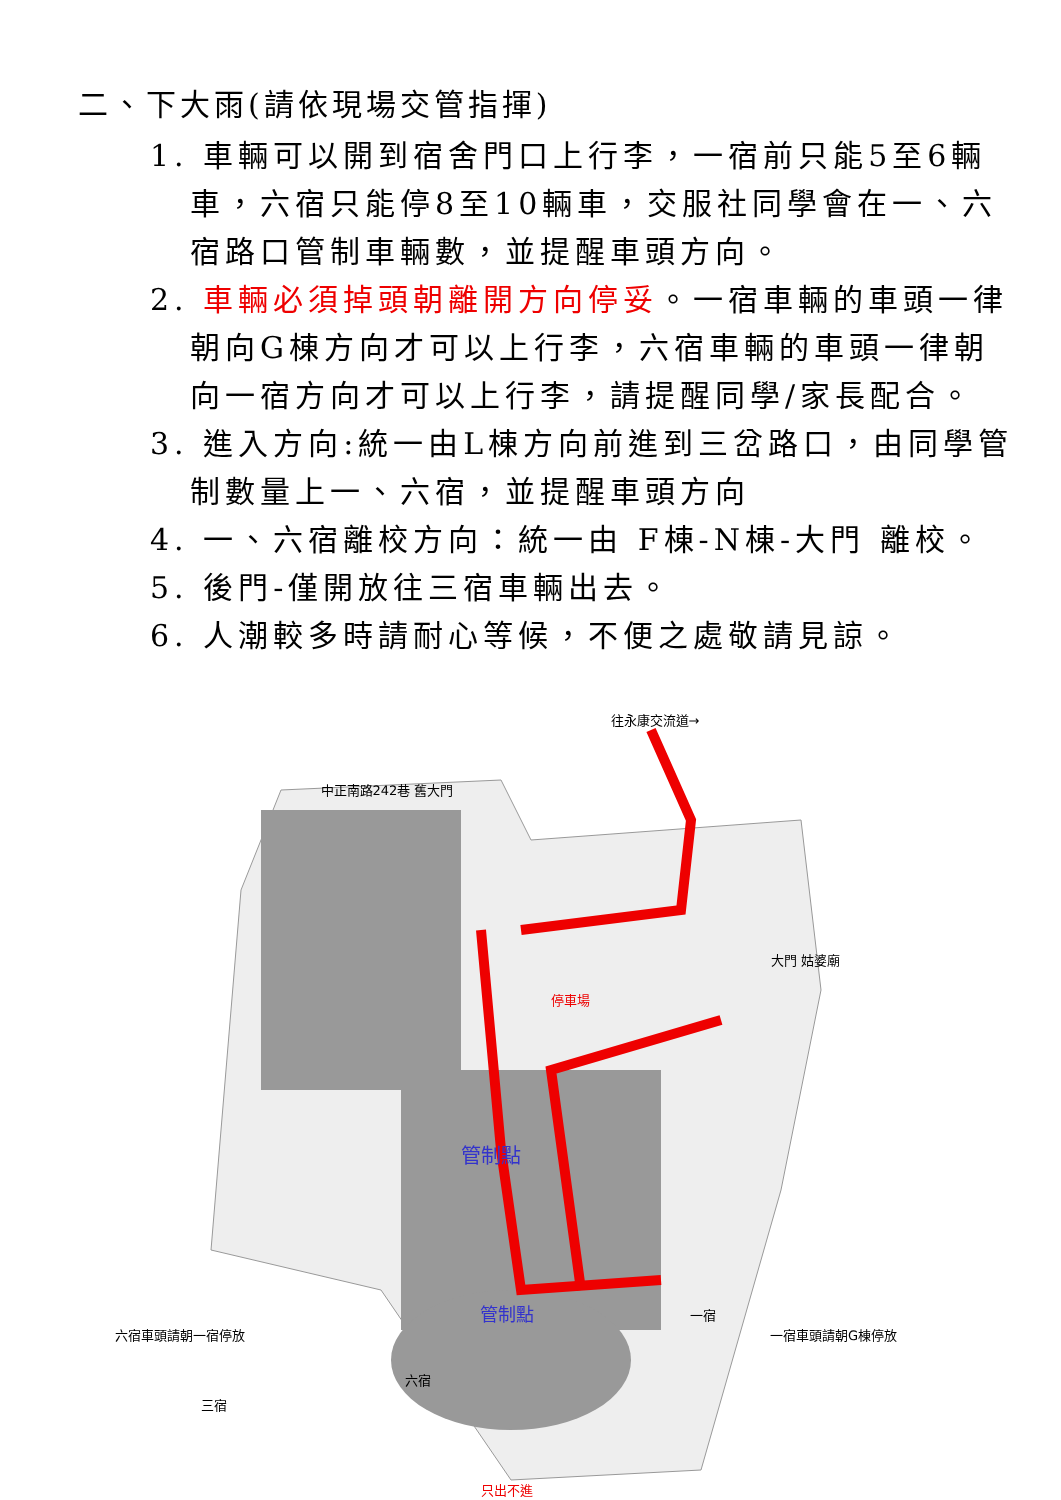二、下大雨(請依現場交管指揮)
1. 車輛可以開到宿舍門口上行李，一宿前只能5至6輛車，六宿只能停8至10輛車，交服社同學會在一、六宿路口管制車輛數，並提醒車頭方向。
2. 車輛必須掉頭朝離開方向停妥。一宿車輛的車頭一律朝向G棟方向才可以上行李，六宿車輛的車頭一律朝向一宿方向才可以上行李，請提醒同學/家長配合。
3. 進入方向:統一由L棟方向前進到三岔路口，由同學管制數量上一、六宿，並提醒車頭方向
4. 一、六宿離校方向：統一由 F棟-N棟-大門 離校。
5. 後門-僅開放往三宿車輛出去。
6. 人潮較多時請耐心等候，不便之處敬請見諒。
往永康交流道→
中正南路242巷 舊大門
停車場
管制點
三宿
只出不進
大門 姑婆廟
六宿車頭請朝一宿停放 一宿車頭請朝G棟停放
管制點 一宿
六宿